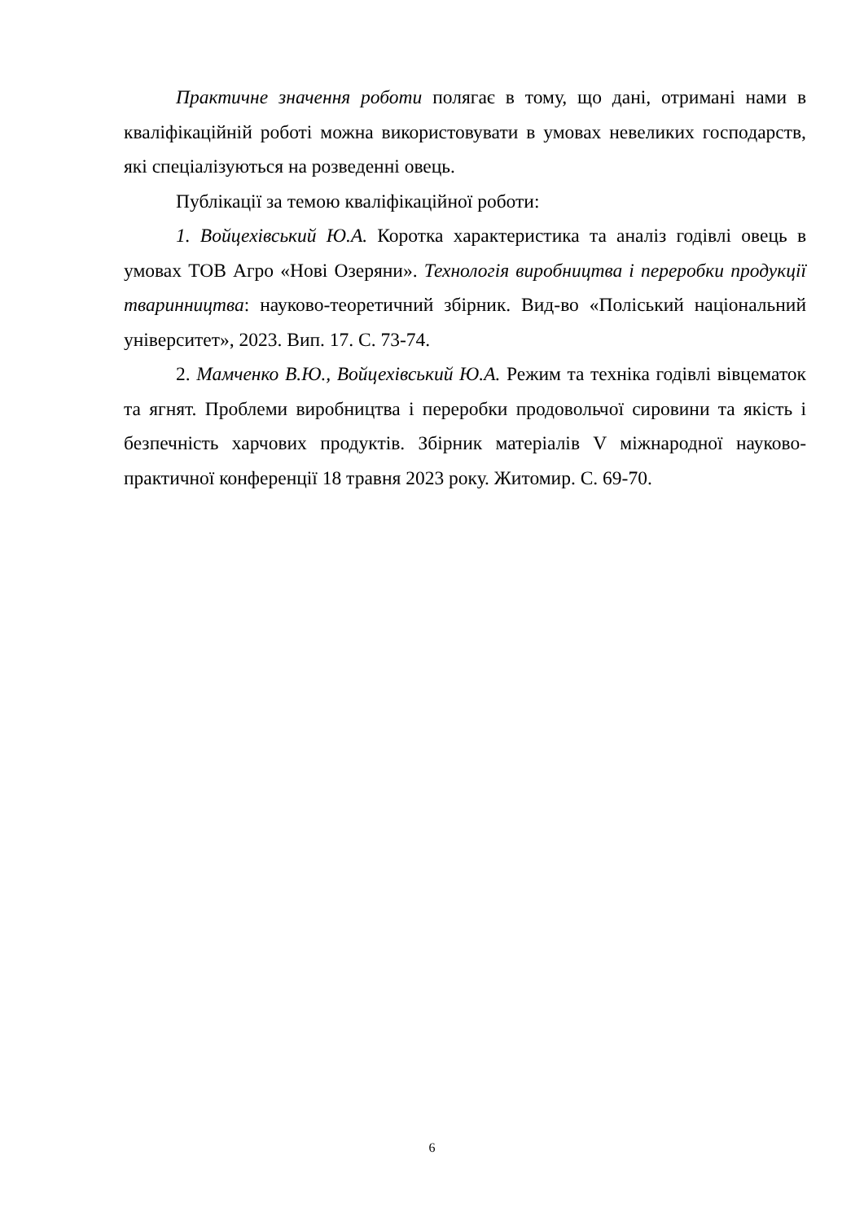Практичне значення роботи полягає в тому, що дані, отримані нами в кваліфікаційній роботі можна використовувати в умовах невеликих господарств, які спеціалізуються на розведенні овець.
Публікації за темою кваліфікаційної роботи:
1. Войцехівський Ю.А. Коротка характеристика та аналіз годівлі овець в умовах ТОВ Агро «Нові Озеряни». Технологія виробництва і переробки продукції тваринництва: науково-теоретичний збірник. Вид-во «Поліський національний університет», 2023. Вип. 17. С. 73-74.
2. Мамченко В.Ю., Войцехівський Ю.А. Режим та техніка годівлі вівцематок та ягнят. Проблеми виробництва і переробки продовольчої сировини та якість і безпечність харчових продуктів. Збірник матеріалів V міжнародної науково-практичної конференції 18 травня 2023 року. Житомир. С. 69-70.
6